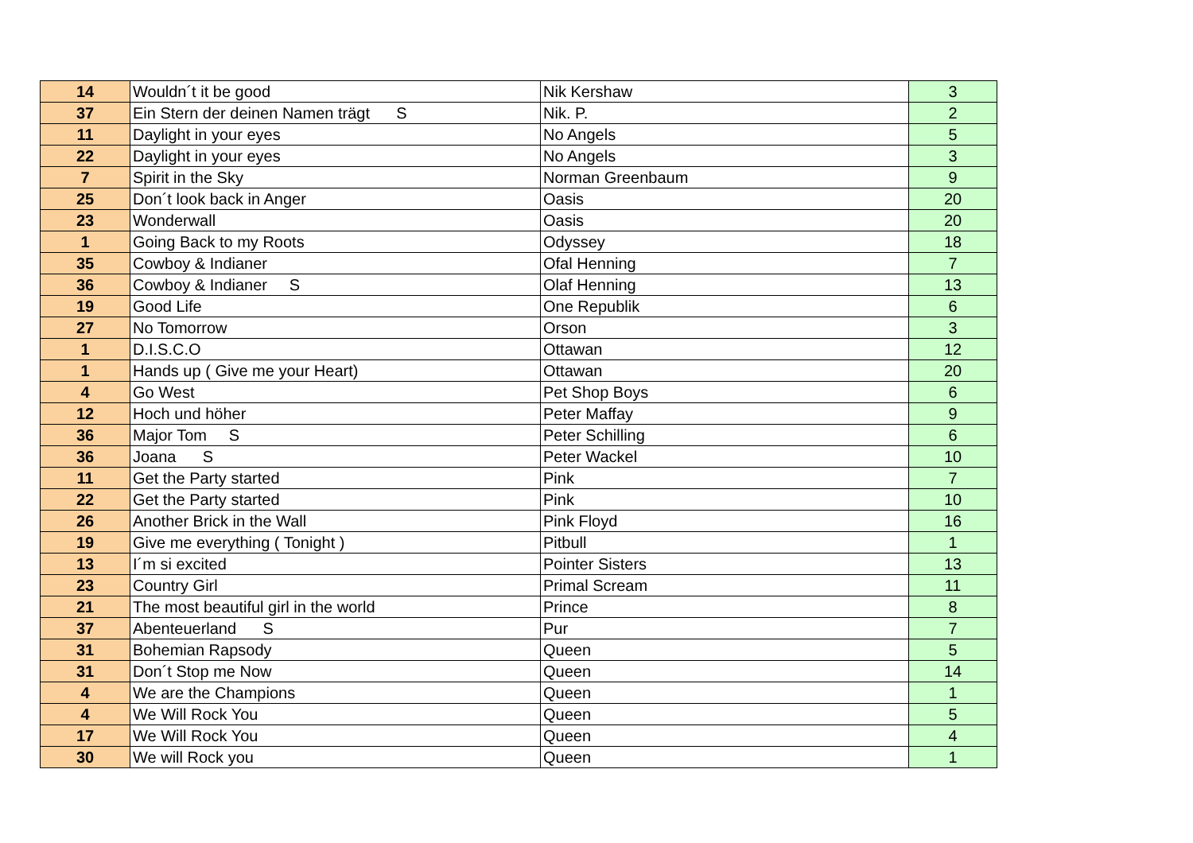| 14 | Wouldn´t it be good | Nik Kershaw | 3 |
| 37 | Ein Stern der deinen Namen trägt S | Nik. P. | 2 |
| 11 | Daylight in your eyes | No Angels | 5 |
| 22 | Daylight in your eyes | No Angels | 3 |
| 7 | Spirit in the Sky | Norman Greenbaum | 9 |
| 25 | Don´t look back in Anger | Oasis | 20 |
| 23 | Wonderwall | Oasis | 20 |
| 1 | Going Back to my Roots | Odyssey | 18 |
| 35 | Cowboy & Indianer | Ofal Henning | 7 |
| 36 | Cowboy & Indianer S | Olaf Henning | 13 |
| 19 | Good Life | One Republik | 6 |
| 27 | No Tomorrow | Orson | 3 |
| 1 | D.I.S.C.O | Ottawan | 12 |
| 1 | Hands up ( Give me your Heart) | Ottawan | 20 |
| 4 | Go West | Pet Shop Boys | 6 |
| 12 | Hoch und höher | Peter Maffay | 9 |
| 36 | Major Tom S | Peter Schilling | 6 |
| 36 | Joana S | Peter Wackel | 10 |
| 11 | Get the Party started | Pink | 7 |
| 22 | Get the Party started | Pink | 10 |
| 26 | Another Brick in the Wall | Pink Floyd | 16 |
| 19 | Give me everything ( Tonight ) | Pitbull | 1 |
| 13 | I´m si excited | Pointer Sisters | 13 |
| 23 | Country Girl | Primal Scream | 11 |
| 21 | The most beautiful girl in the world | Prince | 8 |
| 37 | Abenteuerland S | Pur | 7 |
| 31 | Bohemian Rapsody | Queen | 5 |
| 31 | Don´t Stop me Now | Queen | 14 |
| 4 | We are the Champions | Queen | 1 |
| 4 | We Will Rock You | Queen | 5 |
| 17 | We Will Rock You | Queen | 4 |
| 30 | We will Rock you | Queen | 1 |